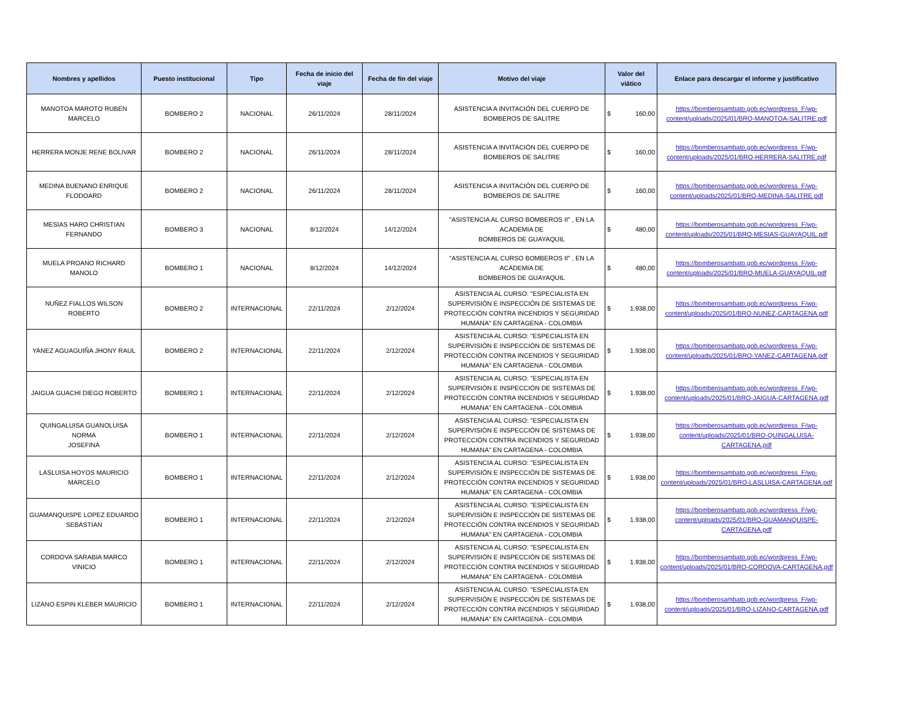| Nombres y apellidos | Puesto institucional | Tipo | Fecha de inicio del viaje | Fecha de fin del viaje | Motivo del viaje | Valor del viático | Enlace para descargar el informe y justificativo |
| --- | --- | --- | --- | --- | --- | --- | --- |
| MANOTOA MAROTO RUBEN MARCELO | BOMBERO 2 | NACIONAL | 26/11/2024 | 28/11/2024 | ASISTENCIA A INVITACIÓN DEL CUERPO DE BOMBEROS DE SALITRE | $ 160,00 | https://bomberosambato.gob.ec/wordpress_F/wp-content/uploads/2025/01/BRO-MANOTOA-SALITRE.pdf |
| HERRERA MONJE RENE BOLIVAR | BOMBERO 2 | NACIONAL | 26/11/2024 | 28/11/2024 | ASISTENCIA A INVITACIÓN DEL CUERPO DE BOMBEROS DE SALITRE | $ 160,00 | https://bomberosambato.gob.ec/wordpress_F/wp-content/uploads/2025/01/BRO-HERRERA-SALITRE.pdf |
| MEDINA BUENANO ENRIQUE FLODOARD | BOMBERO 2 | NACIONAL | 26/11/2024 | 28/11/2024 | ASISTENCIA A INVITACIÓN DEL CUERPO DE BOMBEROS DE SALITRE | $ 160,00 | https://bomberosambato.gob.ec/wordpress_F/wp-content/uploads/2025/01/BRO-MEDINA-SALITRE.pdf |
| MESIAS HARO CHRISTIAN FERNANDO | BOMBERO 3 | NACIONAL | 8/12/2024 | 14/12/2024 | "ASISTENCIA AL CURSO BOMBEROS II" , EN LA ACADEMIA DE BOMBEROS DE GUAYAQUIL | $ 480,00 | https://bomberosambato.gob.ec/wordpress_F/wp-content/uploads/2025/01/BRO-MESIAS-GUAYAQUIL.pdf |
| MUELA PROANO RICHARD MANOLO | BOMBERO 1 | NACIONAL | 8/12/2024 | 14/12/2024 | "ASISTENCIA AL CURSO BOMBEROS II" , EN LA ACADEMIA DE BOMBEROS DE GUAYAQUIL | $ 480,00 | https://bomberosambato.gob.ec/wordpress_F/wp-content/uploads/2025/01/BRO-MUELA-GUAYAQUIL.pdf |
| NUÑEZ FIALLOS WILSON ROBERTO | BOMBERO 2 | INTERNACIONAL | 22/11/2024 | 2/12/2024 | ASISTENCIA AL CURSO: "ESPECIALISTA EN SUPERVISIÓN E INSPECCIÓN DE SISTEMAS DE PROTECCIÓN CONTRA INCENDIOS Y SEGURIDAD HUMANA" EN CARTAGENA - COLOMBIA | $ 1.938,00 | https://bomberosambato.gob.ec/wordpress_F/wp-content/uploads/2025/01/BRO-NUNEZ-CARTAGENA.pdf |
| YANEZ AGUAGUIÑA JHONY RAUL | BOMBERO 2 | INTERNACIONAL | 22/11/2024 | 2/12/2024 | ASISTENCIA AL CURSO: "ESPECIALISTA EN SUPERVISIÓN E INSPECCIÓN DE SISTEMAS DE PROTECCIÓN CONTRA INCENDIOS Y SEGURIDAD HUMANA" EN CARTAGENA - COLOMBIA | $ 1.938,00 | https://bomberosambato.gob.ec/wordpress_F/wp-content/uploads/2025/01/BRO-YANEZ-CARTAGENA.pdf |
| JAIGUA GUACHI DIEGO ROBERTO | BOMBERO 1 | INTERNACIONAL | 22/11/2024 | 2/12/2024 | ASISTENCIA AL CURSO: "ESPECIALISTA EN SUPERVISIÓN E INSPECCIÓN DE SISTEMAS DE PROTECCIÓN CONTRA INCENDIOS Y SEGURIDAD HUMANA" EN CARTAGENA - COLOMBIA | $ 1.938,00 | https://bomberosambato.gob.ec/wordpress_F/wp-content/uploads/2025/01/BRO-JAIGUA-CARTAGENA.pdf |
| QUINGALUISA GUANOLUISA NORMA JOSEFINA | BOMBERO 1 | INTERNACIONAL | 22/11/2024 | 2/12/2024 | ASISTENCIA AL CURSO: "ESPECIALISTA EN SUPERVISIÓN E INSPECCIÓN DE SISTEMAS DE PROTECCIÓN CONTRA INCENDIOS Y SEGURIDAD HUMANA" EN CARTAGENA - COLOMBIA | $ 1.938,00 | https://bomberosambato.gob.ec/wordpress_F/wp-content/uploads/2025/01/BRO-QUINGALUISA-CARTAGENA.pdf |
| LASLUISA HOYOS MAURICIO MARCELO | BOMBERO 1 | INTERNACIONAL | 22/11/2024 | 2/12/2024 | ASISTENCIA AL CURSO: "ESPECIALISTA EN SUPERVISIÓN E INSPECCIÓN DE SISTEMAS DE PROTECCIÓN CONTRA INCENDIOS Y SEGURIDAD HUMANA" EN CARTAGENA - COLOMBIA | $ 1.938,00 | https://bomberosambato.gob.ec/wordpress_F/wp-content/uploads/2025/01/BRO-LASLUISA-CARTAGENA.pdf |
| GUAMANQUISPE LOPEZ EDUARDO SEBASTIAN | BOMBERO 1 | INTERNACIONAL | 22/11/2024 | 2/12/2024 | ASISTENCIA AL CURSO: "ESPECIALISTA EN SUPERVISIÓN E INSPECCIÓN DE SISTEMAS DE PROTECCIÓN CONTRA INCENDIOS Y SEGURIDAD HUMANA" EN CARTAGENA - COLOMBIA | $ 1.938,00 | https://bomberosambato.gob.ec/wordpress_F/wp-content/uploads/2025/01/BRO-GUAMANQUISPE-CARTAGENA.pdf |
| CORDOVA SARABIA MARCO VINICIO | BOMBERO 1 | INTERNACIONAL | 22/11/2024 | 2/12/2024 | ASISTENCIA AL CURSO: "ESPECIALISTA EN SUPERVISIÓN E INSPECCIÓN DE SISTEMAS DE PROTECCIÓN CONTRA INCENDIOS Y SEGURIDAD HUMANA" EN CARTAGENA - COLOMBIA | $ 1.938,00 | https://bomberosambato.gob.ec/wordpress_F/wp-content/uploads/2025/01/BRO-CORDOVA-CARTAGENA.pdf |
| LIZANO ESPIN KLEBER MAURICIO | BOMBERO 1 | INTERNACIONAL | 22/11/2024 | 2/12/2024 | ASISTENCIA AL CURSO: "ESPECIALISTA EN SUPERVISIÓN E INSPECCIÓN DE SISTEMAS DE PROTECCIÓN CONTRA INCENDIOS Y SEGURIDAD HUMANA" EN CARTAGENA - COLOMBIA | $ 1.938,00 | https://bomberosambato.gob.ec/wordpress_F/wp-content/uploads/2025/01/BRO-LIZANO-CARTAGENA.pdf |